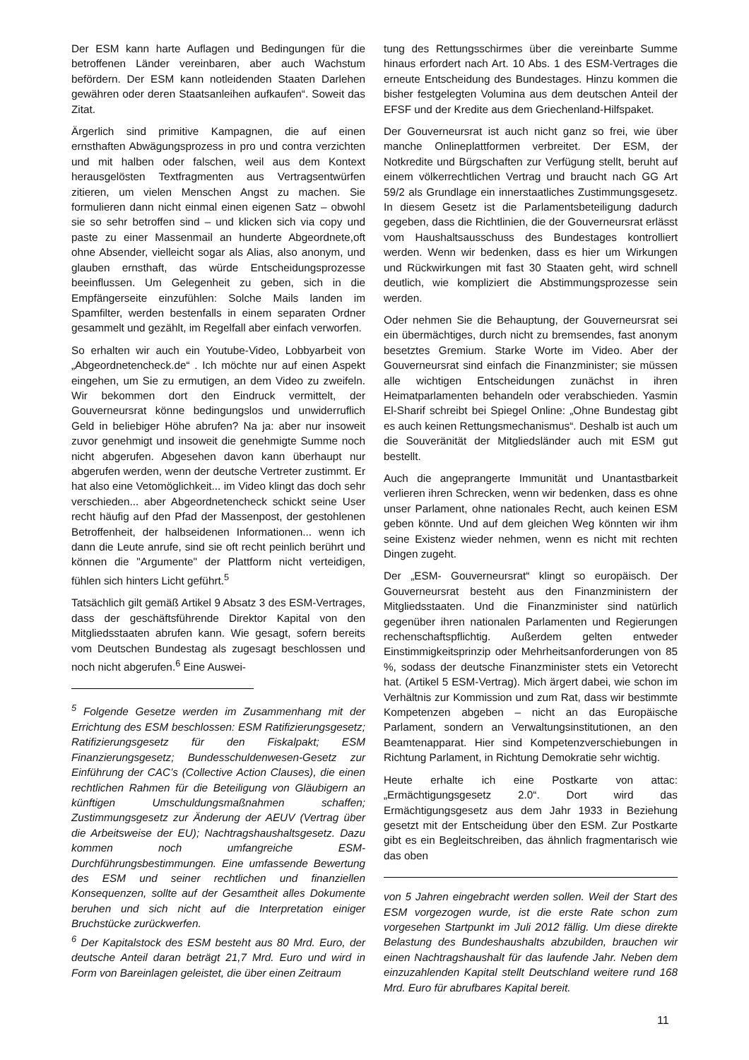Der ESM kann harte Auflagen und Bedingungen für die betroffenen Länder vereinbaren, aber auch Wachstum befördern. Der ESM kann notleidenden Staaten Darlehen gewähren oder deren Staatsanleihen aufkaufen“. Soweit das Zitat.
Ärgerlich sind primitive Kampagnen, die auf einen ernsthaften Abwägungsprozess in pro und contra verzichten und mit halben oder falschen, weil aus dem Kontext herausgelösten Textfragmenten aus Vertragsentwürfen zitieren, um vielen Menschen Angst zu machen. Sie formulieren dann nicht einmal einen eigenen Satz – obwohl sie so sehr betroffen sind – und klicken sich via copy und paste zu einer Massenmail an hunderte Abgeordnete,oft ohne Absender, vielleicht sogar als Alias, also anonym, und glauben ernsthaft, das würde Entscheidungsprozesse beeinflussen. Um Gelegenheit zu geben, sich in die Empfängerseite einzufühlen: Solche Mails landen im Spamfilter, werden bestenfalls in einem separaten Ordner gesammelt und gezählt, im Regelfall aber einfach verworfen.
So erhalten wir auch ein Youtube-Video, Lobbyarbeit von „Abgeordnetencheck.de“ . Ich möchte nur auf einen Aspekt eingehen, um Sie zu ermutigen, an dem Video zu zweifeln. Wir bekommen dort den Eindruck vermittelt, der Gouverneursrat könne bedingungslos und unwiderruflich Geld in beliebiger Höhe abrufen? Na ja: aber nur insoweit zuvor genehmigt und insoweit die genehmigte Summe noch nicht abgerufen. Abgesehen davon kann überhaupt nur abgerufen werden, wenn der deutsche Vertreter zustimmt. Er hat also eine Vetomöglichkeit... im Video klingt das doch sehr verschieden... aber Abgeordnetencheck schickt seine User recht häufig auf den Pfad der Massenpost, der gestohlenen Betroffenheit, der halbseidenen Informationen... wenn ich dann die Leute anrufe, sind sie oft recht peinlich berührt und können die "Argumente" der Plattform nicht verteidigen, fühlen sich hinters Licht geführt.<sup>5</sup>
Tatsächlich gilt gemäß Artikel 9 Absatz 3 des ESM-Vertrages, dass der geschäftsführende Direktor Kapital von den Mitgliedsstaaten abrufen kann. Wie gesagt, sofern bereits vom Deutschen Bundestag als zugesagt beschlossen und noch nicht abgerufen.<sup>6</sup> Eine Auswei-
<sup>5</sup> Folgende Gesetze werden im Zusammenhang mit der Errichtung des ESM beschlossen: ESM Ratifizierungsgesetz; Ratifizierungsgesetz für den Fiskalpakt; ESM Finanzierungsgesetz; Bundesschuldenwesen-Gesetz zur Einführung der CAC’s (Collective Action Clauses), die einen rechtlichen Rahmen für die Beteiligung von Gläubigern an künftigen Umschuldungsmaßnahmen schaffen; Zustimmungsgesetz zur Änderung der AEUV (Vertrag über die Arbeitsweise der EU); Nachtragshaushaltsgesetz. Dazu kommen noch umfangreiche ESM-Durchführungsbestimmungen. Eine umfassende Bewertung des ESM und seiner rechtlichen und finanziellen Konsequenzen, sollte auf der Gesamtheit alles Dokumente beruhen und sich nicht auf die Interpretation einiger Bruchstücke zurückwerfen.
<sup>6</sup> Der Kapitalstock des ESM besteht aus 80 Mrd. Euro, der deutsche Anteil daran beträgt 21,7 Mrd. Euro und wird in Form von Bareinlagen geleistet, die über einen Zeitraum
tung des Rettungsschirmes über die vereinbarte Summe hinaus erfordert nach Art. 10 Abs. 1 des ESM-Vertrages die erneute Entscheidung des Bundestages. Hinzu kommen die bisher festgelegten Volumina aus dem deutschen Anteil der EFSF und der Kredite aus dem Griechenland-Hilfspaket.
Der Gouverneursrat ist auch nicht ganz so frei, wie über manche Onlineplattformen verbreitet. Der ESM, der Notkredite und Bürgschaften zur Verfügung stellt, beruht auf einem völkerrechtlichen Vertrag und braucht nach GG Art 59/2 als Grundlage ein innerstaatliches Zustimmungsgesetz. In diesem Gesetz ist die Parlamentsbeteiligung dadurch gegeben, dass die Richtlinien, die der Gouverneursrat erlässt vom Haushaltsausschuss des Bundestages kontrolliert werden. Wenn wir bedenken, dass es hier um Wirkungen und Rückwirkungen mit fast 30 Staaten geht, wird schnell deutlich, wie kompliziert die Abstimmungsprozesse sein werden.
Oder nehmen Sie die Behauptung, der Gouverneursrat sei ein übermächtiges, durch nicht zu bremsendes, fast anonym besetztes Gremium. Starke Worte im Video. Aber der Gouverneursrat sind einfach die Finanzminister; sie müssen alle wichtigen Entscheidungen zunächst in ihren Heimatparlamenten behandeln oder verabschieden. Yasmin El-Sharif schreibt bei Spiegel Online: „Ohne Bundestag gibt es auch keinen Rettungsmechanismus“. Deshalb ist auch um die Souveränität der Mitgliedsländer auch mit ESM gut bestellt.
Auch die angeprangerte Immunität und Unantastbarkeit verlieren ihren Schrecken, wenn wir bedenken, dass es ohne unser Parlament, ohne nationales Recht, auch keinen ESM geben könnte. Und auf dem gleichen Weg könnten wir ihm seine Existenz wieder nehmen, wenn es nicht mit rechten Dingen zugeht.
Der „ESM- Gouverneursrat“ klingt so europäisch. Der Gouverneursrat besteht aus den Finanzministern der Mitgliedsstaaten. Und die Finanzminister sind natürlich gegenüber ihren nationalen Parlamenten und Regierungen rechenschaftspflichtig. Außerdem gelten entweder Einstimmigkeitsprinzip oder Mehrheitsanforderungen von 85 %, sodass der deutsche Finanzminister stets ein Vetorecht hat. (Artikel 5 ESM-Vertrag). Mich ärgert dabei, wie schon im Verhältnis zur Kommission und zum Rat, dass wir bestimmte Kompetenzen abgeben – nicht an das Europäische Parlament, sondern an Verwaltungsinstitutionen, an den Beamtenapparat. Hier sind Kompetenzverschiebungen in Richtung Parlament, in Richtung Demokratie sehr wichtig.
Heute erhalte ich eine Postkarte von attac: „Ermächtigungsgesetz 2.0“. Dort wird das Ermächtigungsgesetz aus dem Jahr 1933 in Beziehung gesetzt mit der Entscheidung über den ESM. Zur Postkarte gibt es ein Begleitschreiben, das ähnlich fragmentarisch wie das oben
von 5 Jahren eingebracht werden sollen. Weil der Start des ESM vorgezogen wurde, ist die erste Rate schon zum vorgesehen Startpunkt im Juli 2012 fällig. Um diese direkte Belastung des Bundeshaushalts abzubilden, brauchen wir einen Nachtragshaushalt für das laufende Jahr. Neben dem einzuzahlenden Kapital stellt Deutschland weitere rund 168 Mrd. Euro für abrufbares Kapital bereit.
11